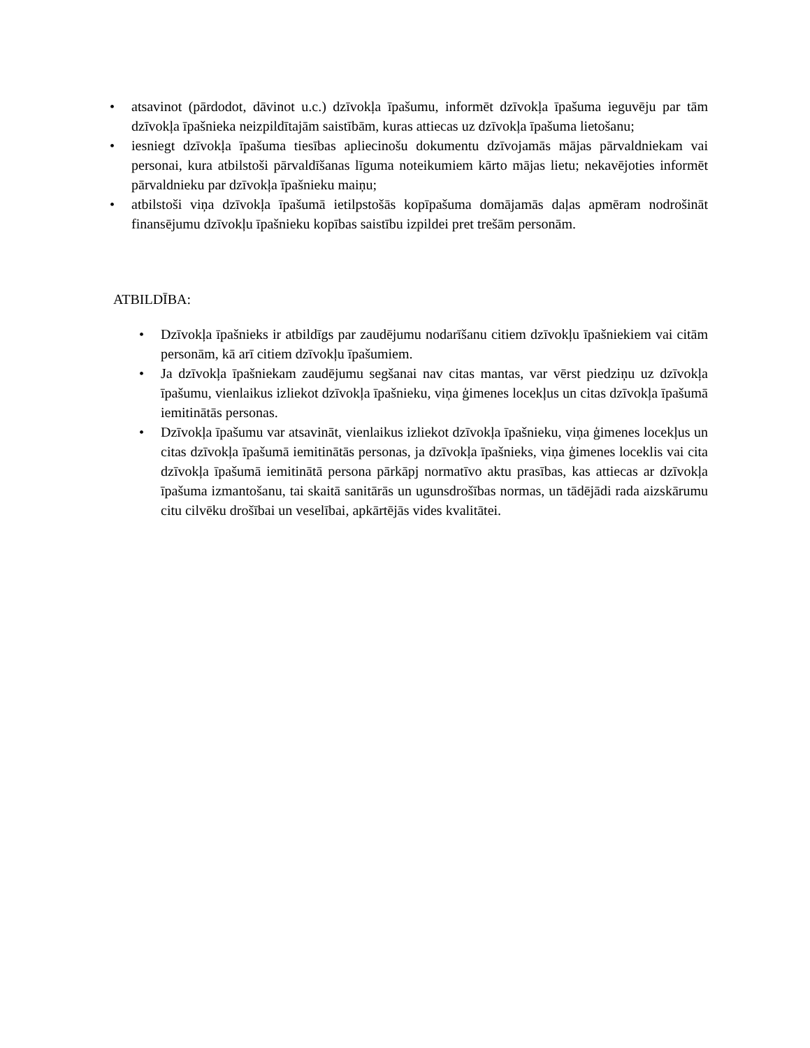• atsavinot (pārdodot, dāvinot u.c.) dzīvokļa īpašumu, informēt dzīvokļa īpašuma ieguvēju par tām dzīvokļa īpašnieka neizpildītajām saistībām, kuras attiecas uz dzīvokļa īpašuma lietošanu;
• iesniegt dzīvokļa īpašuma tiesības apliecinošu dokumentu dzīvojamās mājas pārvaldniekam vai personai, kura atbilstoši pārvaldīšanas līguma noteikumiem kārto mājas lietu; nekavējoties informēt pārvaldnieku par dzīvokļa īpašnieku maiņu;
• atbilstoši viņa dzīvokļa īpašumā ietilpstošās kopīpašuma domājamās daļas apmēram nodrošināt finansējumu dzīvokļu īpašnieku kopības saistību izpildei pret trešām personām.
ATBILDĪBA:
• Dzīvokļa īpašnieks ir atbildīgs par zaudējumu nodarīšanu citiem dzīvokļu īpašniekiem vai citām personām, kā arī citiem dzīvokļu īpašumiem.
• Ja dzīvokļa īpašniekam zaudējumu segšanai nav citas mantas, var vērst piedziņu uz dzīvokļa īpašumu, vienlaikus izliekot dzīvokļa īpašnieku, viņa ģimenes locekļus un citas dzīvokļa īpašumā iemitinātās personas.
• Dzīvokļa īpašumu var atsavināt, vienlaikus izliekot dzīvokļa īpašnieku, viņa ģimenes locekļus un citas dzīvokļa īpašumā iemitinātās personas, ja dzīvokļa īpašnieks, viņa ģimenes loceklis vai cita dzīvokļa īpašumā iemitinātā persona pārkāpj normatīvo aktu prasības, kas attiecas ar dzīvokļa īpašuma izmantošanu, tai skaitā sanitārās un ugunsdrošības normas, un tādējādi rada aizskārumu citu cilvēku drošībai un veselībai, apkārtējās vides kvalitātei.